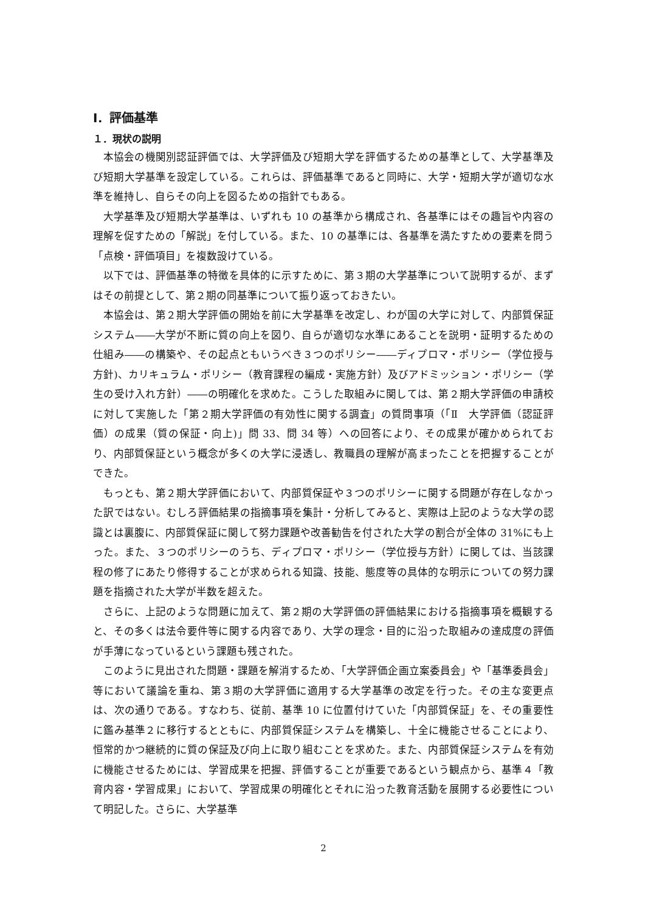Ⅰ．評価基準
１．現状の説明
本協会の機関別認証評価では、大学評価及び短期大学を評価するための基準として、大学基準及び短期大学基準を設定している。これらは、評価基準であると同時に、大学・短期大学が適切な水準を維持し、自らその向上を図るための指針でもある。
大学基準及び短期大学基準は、いずれも 10 の基準から構成され、各基準にはその趣旨や内容の理解を促すための「解説」を付している。また、10 の基準には、各基準を満たすための要素を問う「点検・評価項目」を複数設けている。
以下では、評価基準の特徴を具体的に示すために、第３期の大学基準について説明するが、まずはその前提として、第２期の同基準について振り返っておきたい。
本協会は、第２期大学評価の開始を前に大学基準を改定し、わが国の大学に対して、内部質保証システム――大学が不断に質の向上を図り、自らが適切な水準にあることを説明・証明するための仕組み――の構築や、その起点ともいうべき３つのポリシー――ディプロマ・ポリシー（学位授与方針)、カリキュラム・ポリシー（教育課程の編成・実施方針）及びアドミッション・ポリシー（学生の受け入れ方針）――の明確化を求めた。こうした取組みに関しては、第２期大学評価の申請校に対して実施した「第２期大学評価の有効性に関する調査」の質問事項（「Ⅱ　大学評価（認証評価）の成果（質の保証・向上)」問 33、問 34 等）への回答により、その成果が確かめられており、内部質保証という概念が多くの大学に浸透し、教職員の理解が高まったことを把握することができた。
もっとも、第２期大学評価において、内部質保証や３つのポリシーに関する問題が存在しなかった訳ではない。むしろ評価結果の指摘事項を集計・分析してみると、実際は上記のような大学の認識とは裏腹に、内部質保証に関して努力課題や改善勧告を付された大学の割合が全体の 31%にも上った。また、３つのポリシーのうち、ディプロマ・ポリシー（学位授与方針）に関しては、当該課程の修了にあたり修得することが求められる知識、技能、態度等の具体的な明示についての努力課題を指摘された大学が半数を超えた。
さらに、上記のような問題に加えて、第２期の大学評価の評価結果における指摘事項を概観すると、その多くは法令要件等に関する内容であり、大学の理念・目的に沿った取組みの達成度の評価が手薄になっているという課題も残された。
このように見出された問題・課題を解消するため、「大学評価企画立案委員会」や「基準委員会」等において議論を重ね、第３期の大学評価に適用する大学基準の改定を行った。その主な変更点は、次の通りである。すなわち、従前、基準 10 に位置付けていた「内部質保証」を、その重要性に鑑み基準２に移行するとともに、内部質保証システムを構築し、十全に機能させることにより、恒常的かつ継続的に質の保証及び向上に取り組むことを求めた。また、内部質保証システムを有効に機能させるためには、学習成果を把握、評価することが重要であるという観点から、基準４「教育内容・学習成果」において、学習成果の明確化とそれに沿った教育活動を展開する必要性について明記した。さらに、大学基準
2